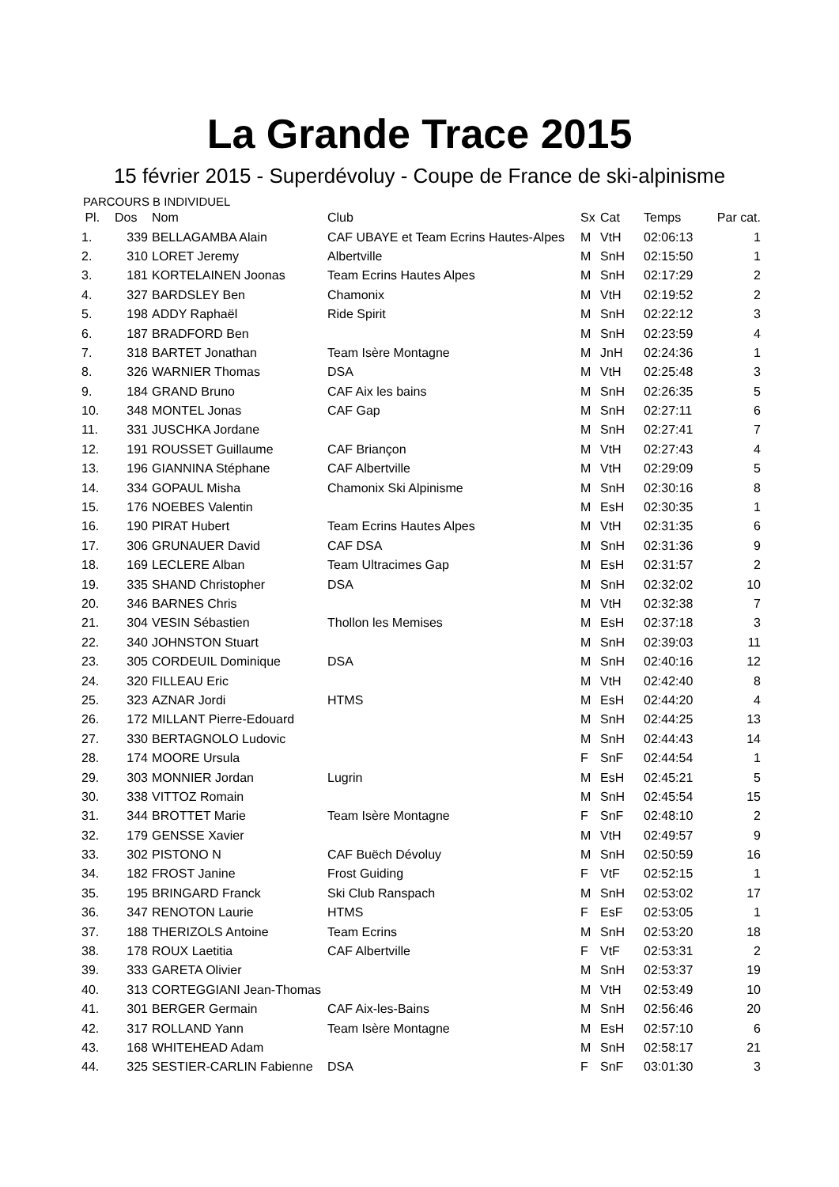La Grande Trace 2015
15 février 2015 - Superdévoluy - Coupe de France de ski-alpinisme
PARCOURS B INDIVIDUEL
| Pl. | Dos | Nom | Club | Sx | Cat | Temps | Par cat. |
| --- | --- | --- | --- | --- | --- | --- | --- |
| 1. | 339 | BELLAGAMBA Alain | CAF UBAYE et Team Ecrins Hautes-Alpes | M | VtH | 02:06:13 | 1 |
| 2. | 310 | LORET Jeremy | Albertville | M | SnH | 02:15:50 | 1 |
| 3. | 181 | KORTELAINEN Joonas | Team Ecrins Hautes Alpes | M | SnH | 02:17:29 | 2 |
| 4. | 327 | BARDSLEY Ben | Chamonix | M | VtH | 02:19:52 | 2 |
| 5. | 198 | ADDY Raphaël | Ride Spirit | M | SnH | 02:22:12 | 3 |
| 6. | 187 | BRADFORD Ben | | M | SnH | 02:23:59 | 4 |
| 7. | 318 | BARTET Jonathan | Team Isère Montagne | M | JnH | 02:24:36 | 1 |
| 8. | 326 | WARNIER Thomas | DSA | M | VtH | 02:25:48 | 3 |
| 9. | 184 | GRAND Bruno | CAF Aix les bains | M | SnH | 02:26:35 | 5 |
| 10. | 348 | MONTEL Jonas | CAF Gap | M | SnH | 02:27:11 | 6 |
| 11. | 331 | JUSCHKA Jordane | | M | SnH | 02:27:41 | 7 |
| 12. | 191 | ROUSSET Guillaume | CAF Briançon | M | VtH | 02:27:43 | 4 |
| 13. | 196 | GIANNINA Stéphane | CAF Albertville | M | VtH | 02:29:09 | 5 |
| 14. | 334 | GOPAUL Misha | Chamonix Ski Alpinisme | M | SnH | 02:30:16 | 8 |
| 15. | 176 | NOEBES Valentin | | M | EsH | 02:30:35 | 1 |
| 16. | 190 | PIRAT Hubert | Team Ecrins Hautes Alpes | M | VtH | 02:31:35 | 6 |
| 17. | 306 | GRUNAUER David | CAF DSA | M | SnH | 02:31:36 | 9 |
| 18. | 169 | LECLERE Alban | Team Ultracimes Gap | M | EsH | 02:31:57 | 2 |
| 19. | 335 | SHAND Christopher | DSA | M | SnH | 02:32:02 | 10 |
| 20. | 346 | BARNES Chris | | M | VtH | 02:32:38 | 7 |
| 21. | 304 | VESIN Sébastien | Thollon les Memises | M | EsH | 02:37:18 | 3 |
| 22. | 340 | JOHNSTON Stuart | | M | SnH | 02:39:03 | 11 |
| 23. | 305 | CORDEUIL Dominique | DSA | M | SnH | 02:40:16 | 12 |
| 24. | 320 | FILLEAU Eric | | M | VtH | 02:42:40 | 8 |
| 25. | 323 | AZNAR Jordi | HTMS | M | EsH | 02:44:20 | 4 |
| 26. | 172 | MILLANT Pierre-Edouard | | M | SnH | 02:44:25 | 13 |
| 27. | 330 | BERTAGNOLO Ludovic | | M | SnH | 02:44:43 | 14 |
| 28. | 174 | MOORE Ursula | | F | SnF | 02:44:54 | 1 |
| 29. | 303 | MONNIER Jordan | Lugrin | M | EsH | 02:45:21 | 5 |
| 30. | 338 | VITTOZ Romain | | M | SnH | 02:45:54 | 15 |
| 31. | 344 | BROTTET Marie | Team Isère Montagne | F | SnF | 02:48:10 | 2 |
| 32. | 179 | GENSSE Xavier | | M | VtH | 02:49:57 | 9 |
| 33. | 302 | PISTONO N | CAF Buëch Dévoluy | M | SnH | 02:50:59 | 16 |
| 34. | 182 | FROST Janine | Frost Guiding | F | VtF | 02:52:15 | 1 |
| 35. | 195 | BRINGARD Franck | Ski Club Ranspach | M | SnH | 02:53:02 | 17 |
| 36. | 347 | RENOTON Laurie | HTMS | F | EsF | 02:53:05 | 1 |
| 37. | 188 | THERIZOLS Antoine | Team Ecrins | M | SnH | 02:53:20 | 18 |
| 38. | 178 | ROUX Laetitia | CAF Albertville | F | VtF | 02:53:31 | 2 |
| 39. | 333 | GARETA Olivier | | M | SnH | 02:53:37 | 19 |
| 40. | 313 | CORTEGGIANI Jean-Thomas | | M | VtH | 02:53:49 | 10 |
| 41. | 301 | BERGER Germain | CAF Aix-les-Bains | M | SnH | 02:56:46 | 20 |
| 42. | 317 | ROLLAND Yann | Team Isère Montagne | M | EsH | 02:57:10 | 6 |
| 43. | 168 | WHITEHEAD Adam | | M | SnH | 02:58:17 | 21 |
| 44. | 325 | SESTIER-CARLIN Fabienne | DSA | F | SnF | 03:01:30 | 3 |